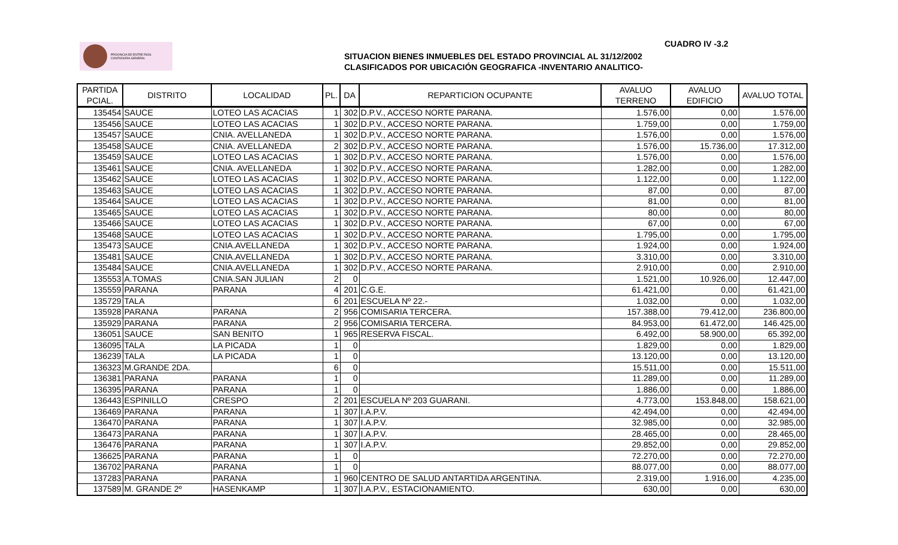PROVINCIA DE ENTRE RIOS
CONTADURIA GENERAL
CUADRO IV -3.2
SITUACION BIENES INMUEBLES DEL ESTADO PROVINCIAL AL 31/12/2002
CLASIFICADOS POR UBICACIÓN GEOGRAFICA -INVENTARIO ANALITICO-
| PARTIDA PCIAL. | DISTRITO | LOCALIDAD | PL. | DA | REPARTICION OCUPANTE | AVALUO TERRENO | AVALUO EDIFICIO | AVALUO TOTAL |
| --- | --- | --- | --- | --- | --- | --- | --- | --- |
| 135454 | SAUCE | LOTEO LAS ACACIAS | 1 | 302 | D.P.V., ACCESO NORTE PARANA. | 1.576,00 | 0,00 | 1.576,00 |
| 135456 | SAUCE | LOTEO LAS ACACIAS | 1 | 302 | D.P.V., ACCESO NORTE PARANA. | 1.759,00 | 0,00 | 1.759,00 |
| 135457 | SAUCE | CNIA. AVELLANEDA | 1 | 302 | D.P.V., ACCESO NORTE PARANA. | 1.576,00 | 0,00 | 1.576,00 |
| 135458 | SAUCE | CNIA. AVELLANEDA | 2 | 302 | D.P.V., ACCESO NORTE PARANA. | 1.576,00 | 15.736,00 | 17.312,00 |
| 135459 | SAUCE | LOTEO LAS ACACIAS | 1 | 302 | D.P.V., ACCESO NORTE PARANA. | 1.576,00 | 0,00 | 1.576,00 |
| 135461 | SAUCE | CNIA. AVELLANEDA | 1 | 302 | D.P.V., ACCESO NORTE PARANA. | 1.282,00 | 0,00 | 1.282,00 |
| 135462 | SAUCE | LOTEO LAS ACACIAS | 1 | 302 | D.P.V., ACCESO NORTE PARANA. | 1.122,00 | 0,00 | 1.122,00 |
| 135463 | SAUCE | LOTEO LAS ACACIAS | 1 | 302 | D.P.V., ACCESO NORTE PARANA. | 87,00 | 0,00 | 87,00 |
| 135464 | SAUCE | LOTEO LAS ACACIAS | 1 | 302 | D.P.V., ACCESO NORTE PARANA. | 81,00 | 0,00 | 81,00 |
| 135465 | SAUCE | LOTEO LAS ACACIAS | 1 | 302 | D.P.V., ACCESO NORTE PARANA. | 80,00 | 0,00 | 80,00 |
| 135466 | SAUCE | LOTEO LAS ACACIAS | 1 | 302 | D.P.V., ACCESO NORTE PARANA. | 67,00 | 0,00 | 67,00 |
| 135468 | SAUCE | LOTEO LAS ACACIAS | 1 | 302 | D.P.V., ACCESO NORTE PARANA. | 1.795,00 | 0,00 | 1.795,00 |
| 135473 | SAUCE | CNIA.AVELLANEDA | 1 | 302 | D.P.V., ACCESO NORTE PARANA. | 1.924,00 | 0,00 | 1.924,00 |
| 135481 | SAUCE | CNIA.AVELLANEDA | 1 | 302 | D.P.V., ACCESO NORTE PARANA. | 3.310,00 | 0,00 | 3.310,00 |
| 135484 | SAUCE | CNIA.AVELLANEDA | 1 | 302 | D.P.V., ACCESO NORTE PARANA. | 2.910,00 | 0,00 | 2.910,00 |
| 135553 | A.TOMAS | CNIA.SAN JULIAN | 2 | 0 | | 1.521,00 | 10.926,00 | 12.447,00 |
| 135559 | PARANA | PARANA | 4 | 201 | C.G.E. | 61.421,00 | 0,00 | 61.421,00 |
| 135729 | TALA | | 6 | 201 | ESCUELA Nº 22.- | 1.032,00 | 0,00 | 1.032,00 |
| 135928 | PARANA | PARANA | 2 | 956 | COMISARIA TERCERA. | 157.388,00 | 79.412,00 | 236.800,00 |
| 135929 | PARANA | PARANA | 2 | 956 | COMISARIA TERCERA. | 84.953,00 | 61.472,00 | 146.425,00 |
| 136051 | SAUCE | SAN BENITO | 1 | 965 | RESERVA FISCAL. | 6.492,00 | 58.900,00 | 65.392,00 |
| 136095 | TALA | LA PICADA | 1 | 0 | | 1.829,00 | 0,00 | 1.829,00 |
| 136239 | TALA | LA PICADA | 1 | 0 | | 13.120,00 | 0,00 | 13.120,00 |
| 136323 | M.GRANDE 2DA. | | 6 | 0 | | 15.511,00 | 0,00 | 15.511,00 |
| 136381 | PARANA | PARANA | 1 | 0 | | 11.289,00 | 0,00 | 11.289,00 |
| 136395 | PARANA | PARANA | 1 | 0 | | 1.886,00 | 0,00 | 1.886,00 |
| 136443 | ESPINILLO | CRESPO | 2 | 201 | ESCUELA Nº 203 GUARANI. | 4.773,00 | 153.848,00 | 158.621,00 |
| 136469 | PARANA | PARANA | 1 | 307 | I.A.P.V. | 42.494,00 | 0,00 | 42.494,00 |
| 136470 | PARANA | PARANA | 1 | 307 | I.A.P.V. | 32.985,00 | 0,00 | 32.985,00 |
| 136473 | PARANA | PARANA | 1 | 307 | I.A.P.V. | 28.465,00 | 0,00 | 28.465,00 |
| 136476 | PARANA | PARANA | 1 | 307 | I.A.P.V. | 29.852,00 | 0,00 | 29.852,00 |
| 136625 | PARANA | PARANA | 1 | 0 | | 72.270,00 | 0,00 | 72.270,00 |
| 136702 | PARANA | PARANA | 1 | 0 | | 88.077,00 | 0,00 | 88.077,00 |
| 137283 | PARANA | PARANA | 1 | 960 | CENTRO DE SALUD ANTARTIDA ARGENTINA. | 2.319,00 | 1.916,00 | 4.235,00 |
| 137589 | M. GRANDE 2º | HASENKAMP | 1 | 307 | I.A.P.V., ESTACIONAMIENTO. | 630,00 | 0,00 | 630,00 |